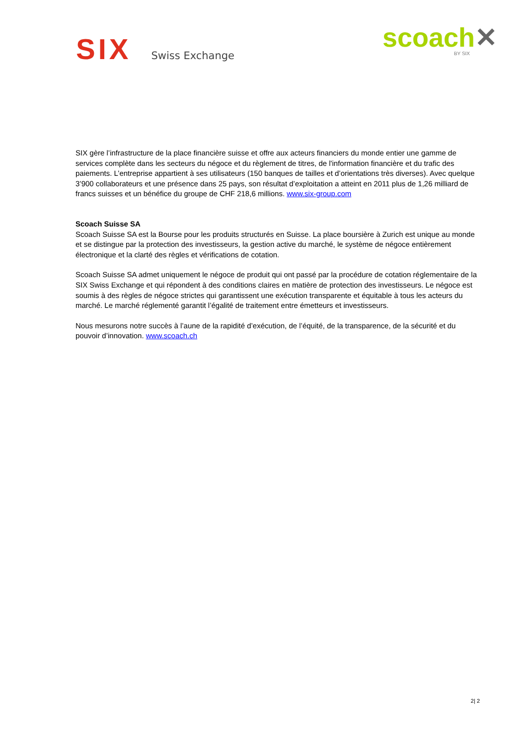SIX
Swiss Exchange
scoach✕
BY SIX
SIX gère l’infrastructure de la place financière suisse et offre aux acteurs financiers du monde entier une gamme de services complète dans les secteurs du négoce et du règlement de titres, de l'information financière et du trafic des paiements. L’entreprise appartient à ses utilisateurs (150 banques de tailles et d’orientations très diverses). Avec quelque 3’900 collaborateurs et une présence dans 25 pays, son résultat d’exploitation a atteint en 2011 plus de 1,26 milliard de francs suisses et un bénéfice du groupe de CHF 218,6 millions. www.six-group.com
Scoach Suisse SA
Scoach Suisse SA est la Bourse pour les produits structurés en Suisse. La place boursière à Zurich est unique au monde et se distingue par la protection des investisseurs, la gestion active du marché, le système de négoce entièrement électronique et la clarté des règles et vérifications de cotation.
Scoach Suisse SA admet uniquement le négoce de produit qui ont passé par la procédure de cotation réglementaire de la SIX Swiss Exchange et qui répondent à des conditions claires en matière de protection des investisseurs. Le négoce est soumis à des règles de négoce strictes qui garantissent une exécution transparente et équitable à tous les acteurs du marché. Le marché réglementé garantit l’égalité de traitement entre émetteurs et investisseurs.
Nous mesurons notre succès à l’aune de la rapidité d’exécution, de l’équité, de la transparence, de la sécurité et du pouvoir d’innovation. www.scoach.ch
2| 2